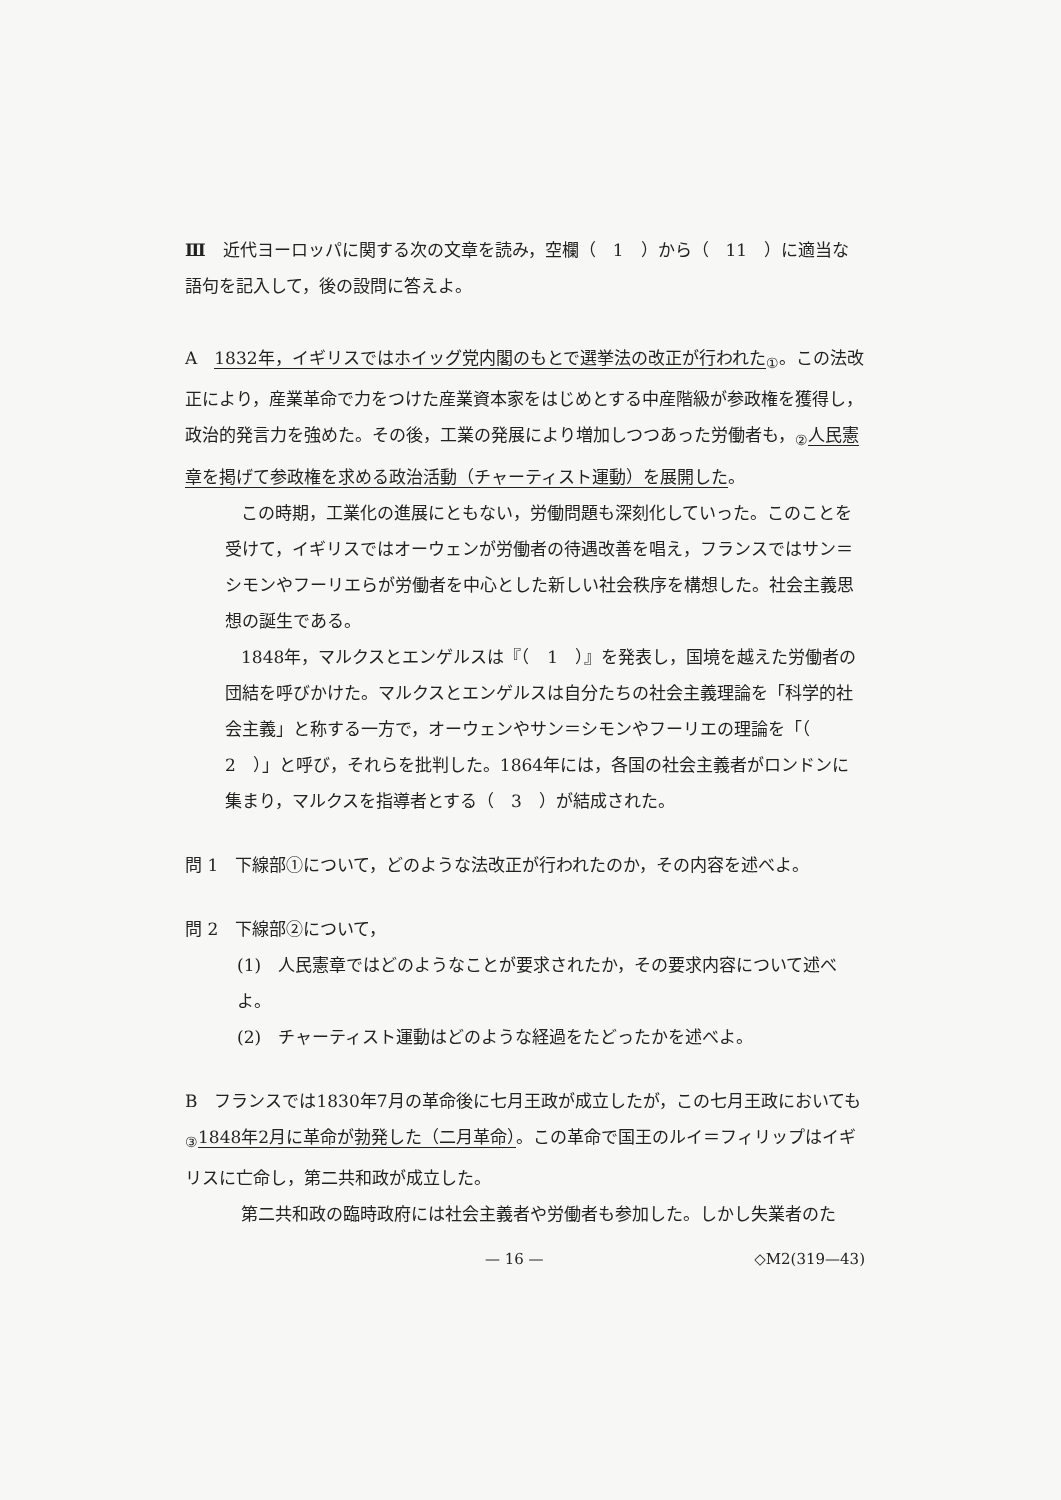Ⅲ　近代ヨーロッパに関する次の文章を読み，空欄（　1　）から（　11　）に適当な語句を記入して，後の設問に答えよ。
A　1832年，イギリスではホイッグ党内閣のもとで選挙法の改正が行われた<sub>①</sub>。この法改正により，産業革命で力をつけた産業資本家をはじめとする中産階級が参政権を獲得し，政治的発言力を強めた。その後，工業の発展により増加しつつあった労働者も，<sub>②</sub>人民憲章を掲げて参政権を求める政治活動（チャーティスト運動）を展開した。
この時期，工業化の進展にともない，労働問題も深刻化していった。このことを受けて，イギリスではオーウェンが労働者の待遇改善を唱え，フランスではサン＝シモンやフーリエらが労働者を中心とした新しい社会秩序を構想した。社会主義思想の誕生である。
1848年，マルクスとエンゲルスは『（　1　）』を発表し，国境を越えた労働者の団結を呼びかけた。マルクスとエンゲルスは自分たちの社会主義理論を「科学的社会主義」と称する一方で，オーウェンやサン＝シモンやフーリエの理論を「（　2　）」と呼び，それらを批判した。1864年には，各国の社会主義者がロンドンに集まり，マルクスを指導者とする（　3　）が結成された。
問 1　下線部①について，どのような法改正が行われたのか，その内容を述べよ。
問 2　下線部②について，
(1)　人民憲章ではどのようなことが要求されたか，その要求内容について述べよ。
(2)　チャーティスト運動はどのような経過をたどったかを述べよ。
B　フランスでは1830年7月の革命後に七月王政が成立したが，この七月王政においても<sub>③</sub>1848年2月に革命が勃発した（二月革命）。この革命で国王のルイ＝フィリップはイギリスに亡命し，第二共和政が成立した。
第二共和政の臨時政府には社会主義者や労働者も参加した。しかし失業者のた
— 16 — ◇M2(319—43)